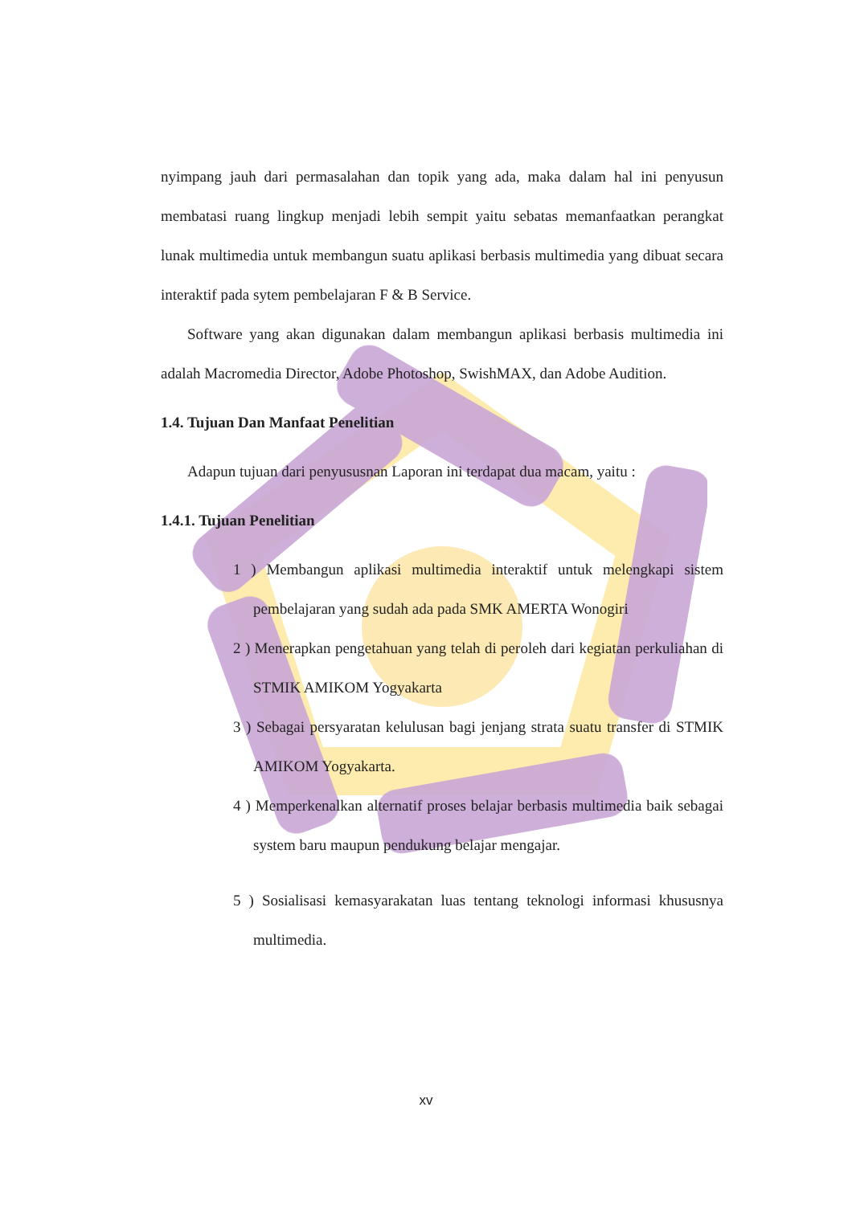nyimpang jauh dari permasalahan dan topik yang ada, maka dalam hal ini penyusun membatasi ruang lingkup menjadi lebih sempit yaitu sebatas memanfaatkan perangkat lunak multimedia untuk membangun suatu aplikasi berbasis multimedia yang dibuat secara interaktif pada sytem pembelajaran F & B Service.
Software yang akan digunakan dalam membangun aplikasi berbasis multimedia ini adalah Macromedia Director, Adobe Photoshop, SwishMAX, dan Adobe Audition.
1.4. Tujuan Dan Manfaat Penelitian
Adapun tujuan dari penyususnan Laporan ini terdapat dua macam, yaitu :
1.4.1. Tujuan Penelitian
1 ) Membangun aplikasi multimedia interaktif untuk melengkapi sistem pembelajaran yang sudah ada pada SMK AMERTA Wonogiri
2 ) Menerapkan pengetahuan yang telah di peroleh dari kegiatan perkuliahan di STMIK AMIKOM Yogyakarta
3 ) Sebagai persyaratan kelulusan bagi jenjang strata suatu transfer di STMIK AMIKOM Yogyakarta.
4 ) Memperkenalkan alternatif proses belajar berbasis multimedia baik sebagai system baru maupun pendukung belajar mengajar.
5 ) Sosialisasi kemasyarakatan luas tentang teknologi informasi khususnya multimedia.
xv